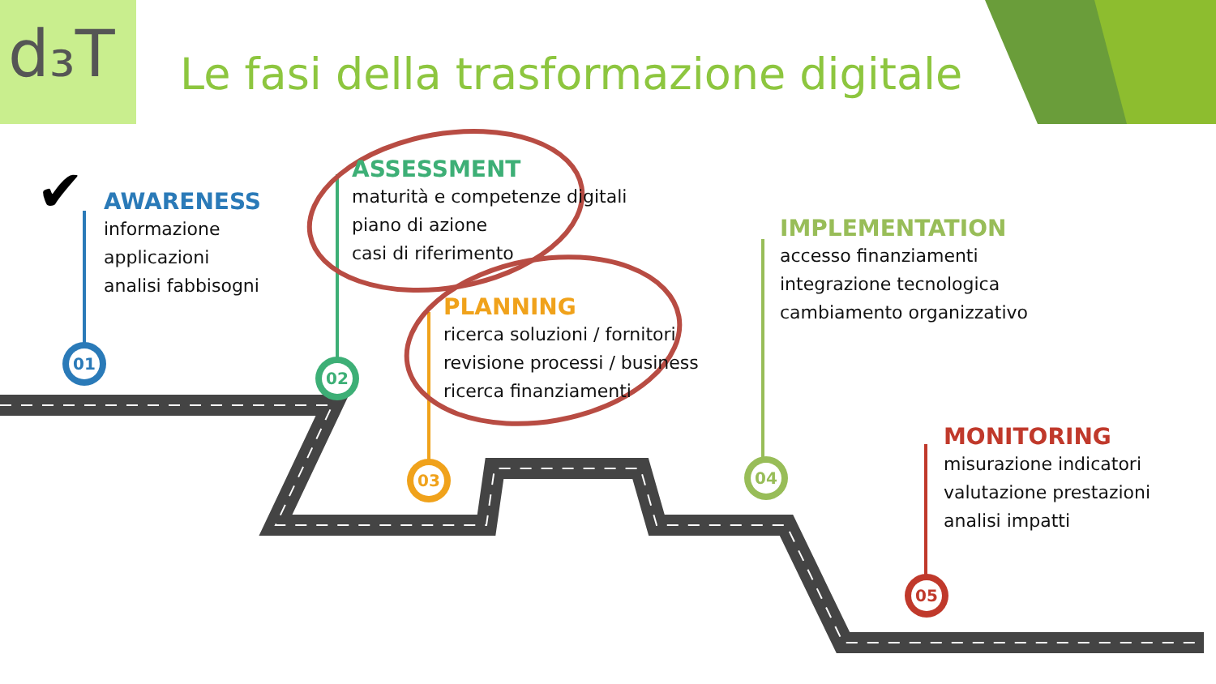✔
d₃T
Le fasi della trasformazione digitale
AWARENESS
informazione
applicazioni
analisi fabbisogni
ASSESSMENT
maturità e competenze digitali
piano di azione
casi di riferimento
PLANNING
ricerca soluzioni / fornitori
revisione processi / business
ricerca finanziamenti
IMPLEMENTATION
accesso finanziamenti
integrazione tecnologica
cambiamento organizzativo
MONITORING
misurazione indicatori
valutazione prestazioni
analisi impatti
01
02
03 04
05